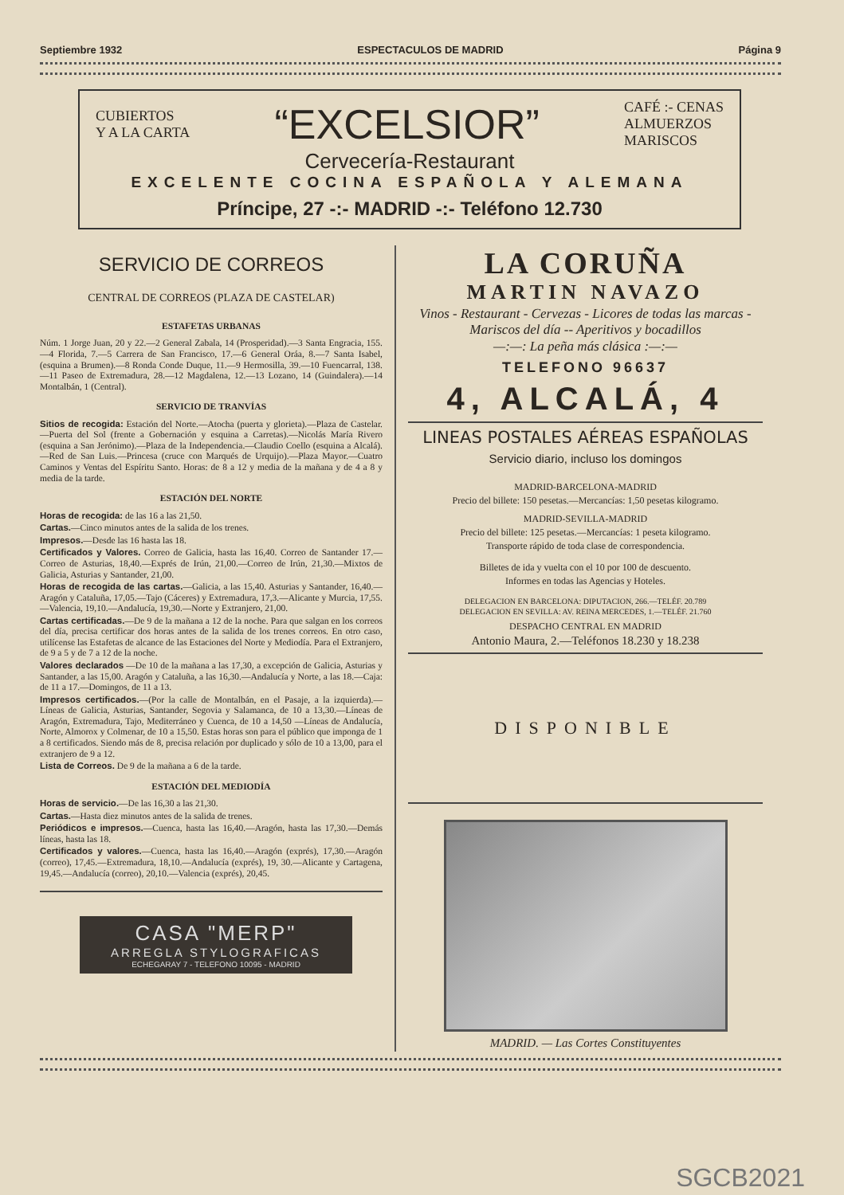Septiembre 1932 ESPECTACULOS DE MADRID Página 9
CUBIERTOS
Y A LA CARTA
“EXCELSIOR”
CAFÉ :- CENAS
ALMUERZOS
MARISCOS
Cervecería-Restaurant
EXCELENTE COCINA ESPAÑOLA Y ALEMANA
Príncipe, 27 -:- MADRID -:- Teléfono 12.730
SERVICIO DE CORREOS
CENTRAL DE CORREOS (PLAZA DE CASTELAR)
ESTAFETAS URBANAS
Núm. 1 Jorge Juan, 20 y 22.—2 General Zabala, 14 (Prosperidad).—3 Santa Engracia, 155.—4 Florida, 7.—5 Carrera de San Francisco, 17.—6 General Oráa, 8.—7 Santa Isabel, (esquina a Brumen).—8 Ronda Conde Duque, 11.—9 Hermosilla, 39.—10 Fuencarral, 138.—11 Paseo de Extremadura, 28.—12 Magdalena, 12.—13 Lozano, 14 (Guindalera).—14 Montalbán, 1 (Central).
SERVICIO DE TRANVÍAS
Sitios de recogida: Estación del Norte.—Atocha (puerta y glorieta).—Plaza de Castelar.—Puerta del Sol (frente a Gobernación y esquina a Carretas).—Nicolás María Rivero (esquina a San Jerónimo).—Plaza de la Independencia.—Claudio Coello (esquina a Alcalá).—Red de San Luis.—Princesa (cruce con Marqués de Urquijo).—Plaza Mayor.—Cuatro Caminos y Ventas del Espíritu Santo. Horas: de 8 a 12 y media de la mañana y de 4 a 8 y media de la tarde.
ESTACIÓN DEL NORTE
Horas de recogida: de las 16 a las 21,50.
Cartas.—Cinco minutos antes de la salida de los trenes.
Impresos.—Desde las 16 hasta las 18.
Certificados y Valores. Correo de Galicia, hasta las 16,40. Correo de Santander 17.—Correo de Asturias, 18,40.—Exprés de Irún, 21,00.—Correo de Irún, 21,30.—Mixtos de Galicia, Asturias y Santander, 21,00.
Horas de recogida de las cartas.—Galicia, a las 15,40. Asturias y Santander, 16,40.—Aragón y Cataluña, 17,05.—Tajo (Cáceres) y Extremadura, 17,3.—Alicante y Murcia, 17,55.—Valencia, 19,10.—Andalucía, 19,30.—Norte y Extranjero, 21,00.
Cartas certificadas.—De 9 de la mañana a 12 de la noche. Para que salgan en los correos del día, precisa certificar dos horas antes de la salida de los trenes correos. En otro caso, utilícense las Estafetas de alcance de las Estaciones del Norte y Mediodía. Para el Extranjero, de 9 a 5 y de 7 a 12 de la noche.
Valores declarados —De 10 de la mañana a las 17,30, a excepción de Galicia, Asturias y Santander, a las 15,00. Aragón y Cataluña, a las 16,30.—Andalucía y Norte, a las 18.—Caja: de 11 a 17.—Domingos, de 11 a 13.
Impresos certificados.—(Por la calle de Montalbán, en el Pasaje, a la izquierda).—Líneas de Galicia, Asturias, Santander, Segovia y Salamanca, de 10 a 13,30.—Líneas de Aragón, Extremadura, Tajo, Mediterráneo y Cuenca, de 10 a 14,50 —Líneas de Andalucía, Norte, Almorox y Colmenar, de 10 a 15,50. Estas horas son para el público que imponga de 1 a 8 certificados. Siendo más de 8, precisa relación por duplicado y sólo de 10 a 13,00, para el extranjero de 9 a 12.
Lista de Correos. De 9 de la mañana a 6 de la tarde.
ESTACIÓN DEL MEDIODÍA
Horas de servicio.—De las 16,30 a las 21,30.
Cartas.—Hasta diez minutos antes de la salida de trenes.
Periódicos e impresos.—Cuenca, hasta las 16,40.—Aragón, hasta las 17,30.—Demás líneas, hasta las 18.
Certificados y valores.—Cuenca, hasta las 16,40.—Aragón (exprés), 17,30.—Aragón (correo), 17,45.—Extremadura, 18,10.—Andalucía (exprés), 19, 30.—Alicante y Cartagena, 19,45.—Andalucía (correo), 20,10.—Valencia (exprés), 20,45.
CASA "MERP"
ARREGLA STYLOGRAFICAS
ECHEGARAY 7 - TELEFONO 10095 - MADRID
LA CORUÑA
MARTIN NAVAZO
Vinos - Restaurant - Cervezas - Licores de todas las marcas - Mariscos del día -- Aperitivos y bocadillos
—:—: La peña más clásica :—:—
TELEFONO 96637
4, ALCALÁ, 4
LINEAS POSTALES AÉREAS ESPAÑOLAS
Servicio diario, incluso los domingos
MADRID-BARCELONA-MADRID
Precio del billete: 150 pesetas.—Mercancías: 1,50 pesetas kilogramo.
MADRID-SEVILLA-MADRID
Precio del billete: 125 pesetas.—Mercancías: 1 peseta kilogramo.
Transporte rápido de toda clase de correspondencia.
Billetes de ida y vuelta con el 10 por 100 de descuento.
Informes en todas las Agencias y Hoteles.
DELEGACION EN BARCELONA: DIPUTACION, 266.—TELÉF. 20.789
DELEGACION EN SEVILLA: AV. REINA MERCEDES, 1.—TELÉF. 21.760
DESPACHO CENTRAL EN MADRID
Antonio Maura, 2.—Teléfonos 18.230 y 18.238
DISPONIBLE
MADRID. — Las Cortes Constituyentes
SGCB2021